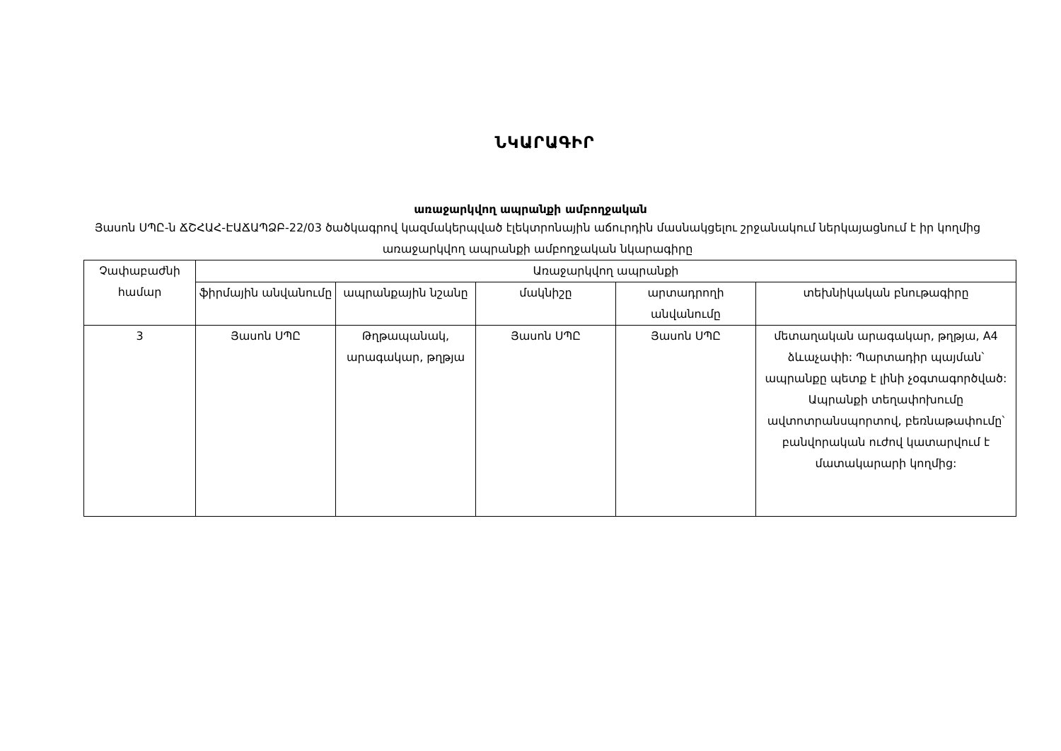ՆԿԱՐԱԳԻՐ
առաջարկվող ապրանքի ամբողջական
Յասոն ՍՊԸ-ն ՃՇՀԱՀ-ԷԱՃԱՊՁԲ-22/03 ծածկագրով կազմակերպված էլեկտրոնային աճուրդին մասնակցելու շրջանակում ներկայացնում է իր կողմից առաջարկվող ապրանքի ամբողջական նկարագիրը
| Չափաբաժնի համար | Առաջարկվող ապրանքի | | | | |
| --- | --- | --- | --- | --- | --- |
| | ֆիրմային անվանումը | ապրանքային նշանը | մակնիշը | արտադրողի անվանումը | տեխնիկական բնութագիրը |
| 3 | Յասոն ՍՊԸ | Թղթապանակ, արագակար, թղթյա | Յասոն ՍՊԸ | Յասոն ՍՊԸ | մետաղական արագակար, թղթյա, A4 ձևաչափի: Պարտադիր պայման՝ ապրանքը պետք է լինի չօգտագործված: Ապրանքի տեղափոխումը ավտոտրանսպորտով, բեռնաթափումը՝ բանվորական ուժով կատարվում է մատակարարի կողմից: |